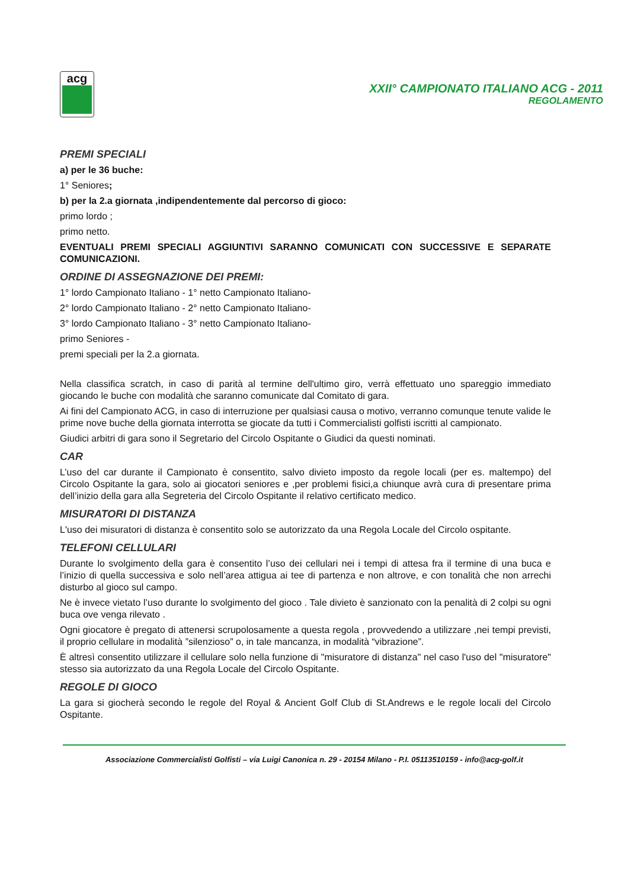acg
XXII° CAMPIONATO ITALIANO ACG - 2011
REGOLAMENTO
PREMI SPECIALI
a) per le 36 buche:
1° Seniores;
b) per la 2.a giornata ,indipendentemente dal percorso di gioco:
primo lordo ;
primo netto.
EVENTUALI PREMI SPECIALI AGGIUNTIVI SARANNO COMUNICATI CON SUCCESSIVE E SEPARATE COMUNICAZIONI.
ORDINE DI ASSEGNAZIONE DEI PREMI:
1° lordo Campionato Italiano - 1° netto Campionato Italiano-
2° lordo Campionato Italiano - 2° netto Campionato Italiano-
3° lordo Campionato Italiano - 3° netto Campionato Italiano-
primo Seniores -
premi speciali per la 2.a giornata.
Nella classifica scratch, in caso di parità al termine dell'ultimo giro, verrà effettuato uno spareggio immediato giocando le buche con modalità che saranno comunicate dal Comitato di gara.
Ai fini del Campionato ACG, in caso di interruzione per qualsiasi causa o motivo, verranno comunque tenute valide le prime nove buche della giornata interrotta se giocate da tutti i Commercialisti golfisti iscritti al campionato.
Giudici arbitri di gara sono il Segretario del Circolo Ospitante o Giudici da questi nominati.
CAR
L’uso del car durante il Campionato è consentito, salvo divieto imposto da regole locali (per es. maltempo) del Circolo Ospitante la gara, solo ai giocatori seniores e ,per problemi fisici,a chiunque avrà cura di presentare prima dell’inizio della gara alla Segreteria del Circolo Ospitante il relativo certificato medico.
MISURATORI DI DISTANZA
L'uso dei misuratori di distanza è consentito solo se autorizzato da una Regola Locale del Circolo ospitante.
TELEFONI CELLULARI
Durante lo svolgimento della gara è consentito l’uso dei cellulari nei i tempi di attesa fra il termine di una buca e l’inizio di quella successiva e solo nell’area attigua ai tee di partenza e non altrove, e con tonalità che non arrechi disturbo al gioco sul campo.
Ne è invece vietato l’uso durante lo svolgimento del gioco . Tale divieto è sanzionato con la penalità di 2 colpi su ogni buca ove venga rilevato .
Ogni giocatore è pregato di attenersi scrupolosamente a questa regola , provvedendo a utilizzare ,nei tempi previsti, il proprio cellulare in modalità ”silenzioso” o, in tale mancanza, in modalità “vibrazione”.
È altresì consentito utilizzare il cellulare solo nella funzione di "misuratore di distanza" nel caso l'uso del "misuratore" stesso sia autorizzato da una Regola Locale del Circolo Ospitante.
REGOLE DI GIOCO
La gara si giocherà secondo le regole del Royal & Ancient Golf Club di St.Andrews e le regole locali del Circolo Ospitante.
Associazione Commercialisti Golfisti – via Luigi Canonica n. 29 - 20154 Milano - P.I. 05113510159 - info@acg-golf.it